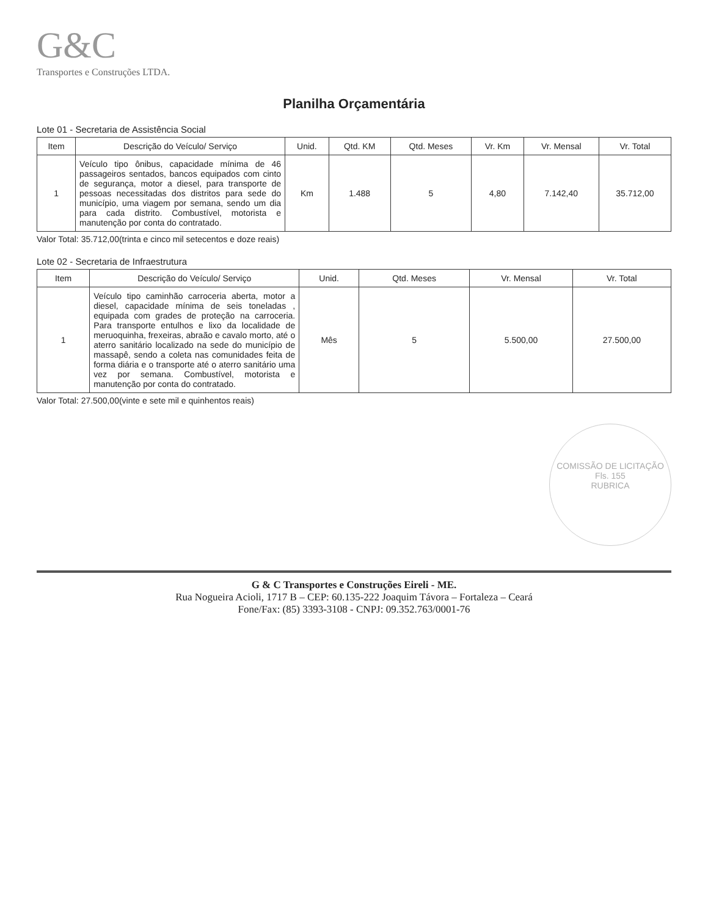G&C
Transportes e Construções LTDA.
Planilha Orçamentária
Lote 01 - Secretaria de Assistência Social
| Item | Descrição do Veículo/ Serviço | Unid. | Qtd. KM | Qtd. Meses | Vr. Km | Vr. Mensal | Vr. Total |
| --- | --- | --- | --- | --- | --- | --- | --- |
| 1 | Veículo tipo ônibus, capacidade mínima de 46 passageiros sentados, bancos equipados com cinto de segurança, motor a diesel, para transporte de pessoas necessitadas dos distritos para sede do município, uma viagem por semana, sendo um dia para cada distrito. Combustível, motorista e manutenção por conta do contratado. | Km | 1.488 | 5 | 4,80 | 7.142,40 | 35.712,00 |
Valor Total: 35.712,00(trinta e cinco mil setecentos e doze reais)
Lote 02 - Secretaria de Infraestrutura
| Item | Descrição do Veículo/ Serviço | Unid. | Qtd. Meses | Vr. Mensal | Vr. Total |
| --- | --- | --- | --- | --- | --- |
| 1 | Veículo tipo caminhão carroceria aberta, motor a diesel, capacidade mínima de seis toneladas , equipada com grades de proteção na carroceria. Para transporte entulhos e lixo da localidade de meruoquinha, frexeiras, abraão e cavalo morto, até o aterro sanitário localizado na sede do município de massapê, sendo a coleta nas comunidades feita de forma diária e o transporte até o aterro sanitário uma vez por semana. Combustível, motorista e manutenção por conta do contratado. | Mês | 5 | 5.500,00 | 27.500,00 |
Valor Total: 27.500,00(vinte e sete mil e quinhentos reais)
COMISSÃO DE LICITAÇÃO
Fls. 155
RUBRICA
G & C Transportes e Construções Eireli - ME.
Rua Nogueira Acioli, 1717 B – CEP: 60.135-222 Joaquim Távora – Fortaleza – Ceará
Fone/Fax: (85) 3393-3108 - CNPJ: 09.352.763/0001-76